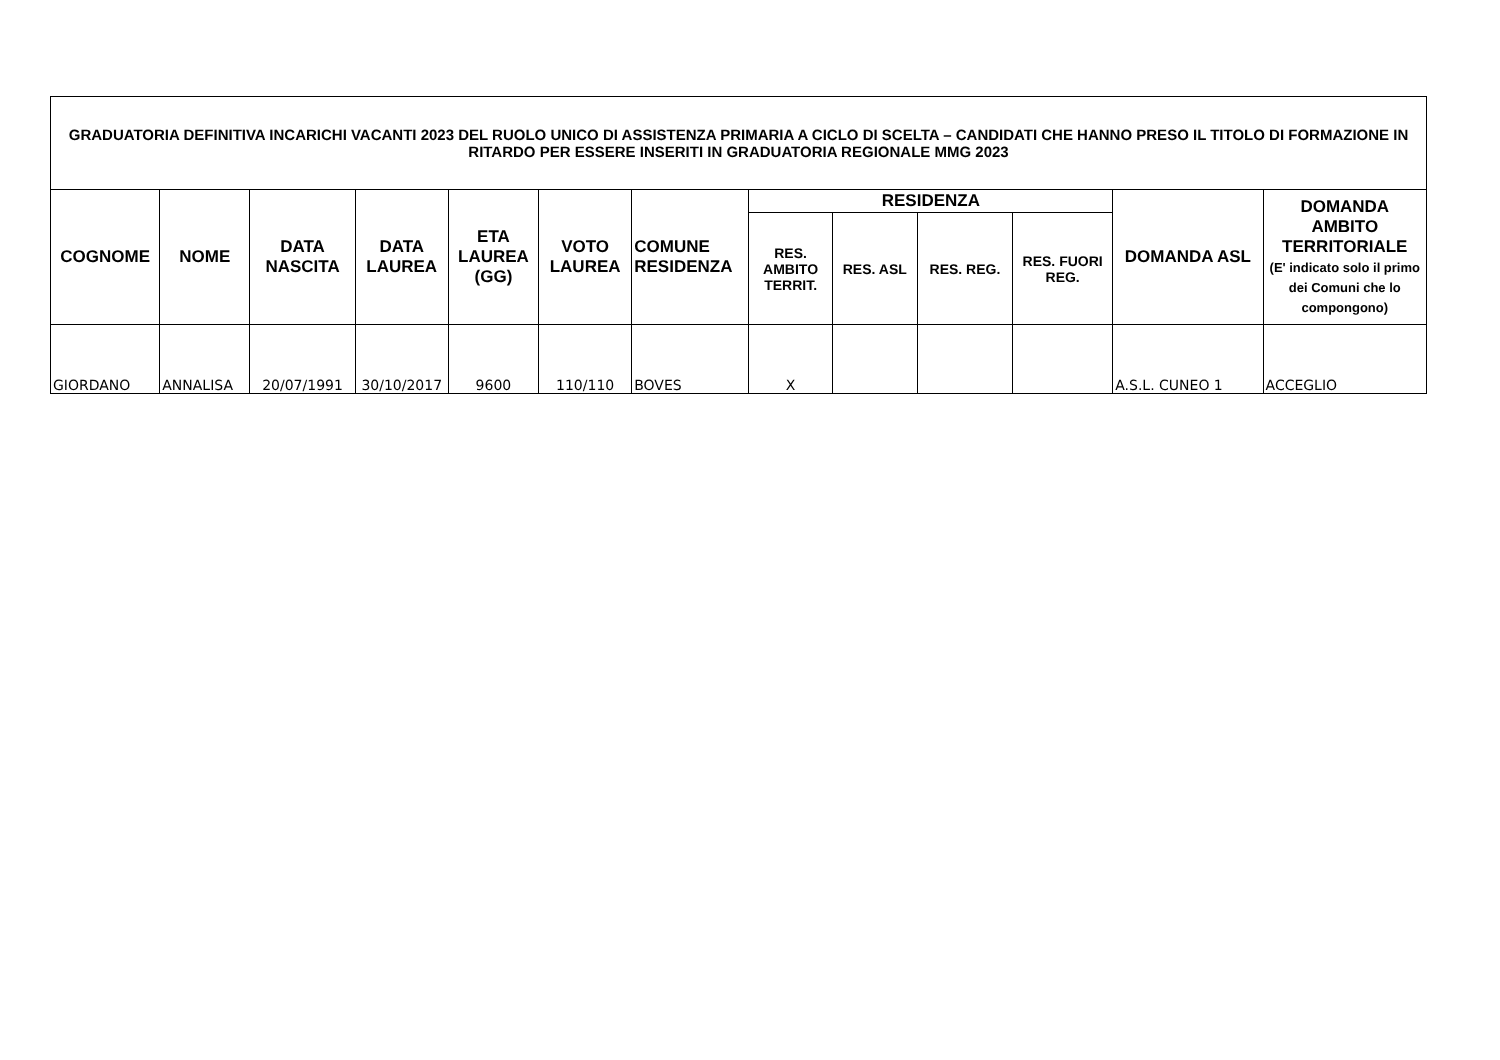| GRADUATORIA DEFINITIVA INCARICHI VACANTI 2023 DEL RUOLO UNICO DI ASSISTENZA PRIMARIA A CICLO DI SCELTA – CANDIDATI CHE HANNO PRESO IL TITOLO DI FORMAZIONE IN RITARDO PER ESSERE INSERITI IN GRADUATORIA REGIONALE MMG 2023 | | | | | | | | | | | | |
| --- | --- | --- | --- | --- | --- | --- | --- | --- | --- | --- | --- | --- |
| COGNOME | NOME | DATA NASCITA | DATA LAUREA | ETA LAUREA (GG) | VOTO LAUREA | COMUNE RESIDENZA | RESIDENZA | | | | DOMANDA ASL | DOMANDA AMBITO TERRITORIALE (E' indicato solo il primo dei Comuni che lo compongono) |
| | | | | | | | RES. AMBITO TERRIT. | RES. ASL | RES. REG. | RES. FUORI REG. | | |
| GIORDANO | ANNALISA | 20/07/1991 | 30/10/2017 | 9600 | 110/110 | BOVES | X | | | | A.S.L. CUNEO 1 | ACCEGLIO |